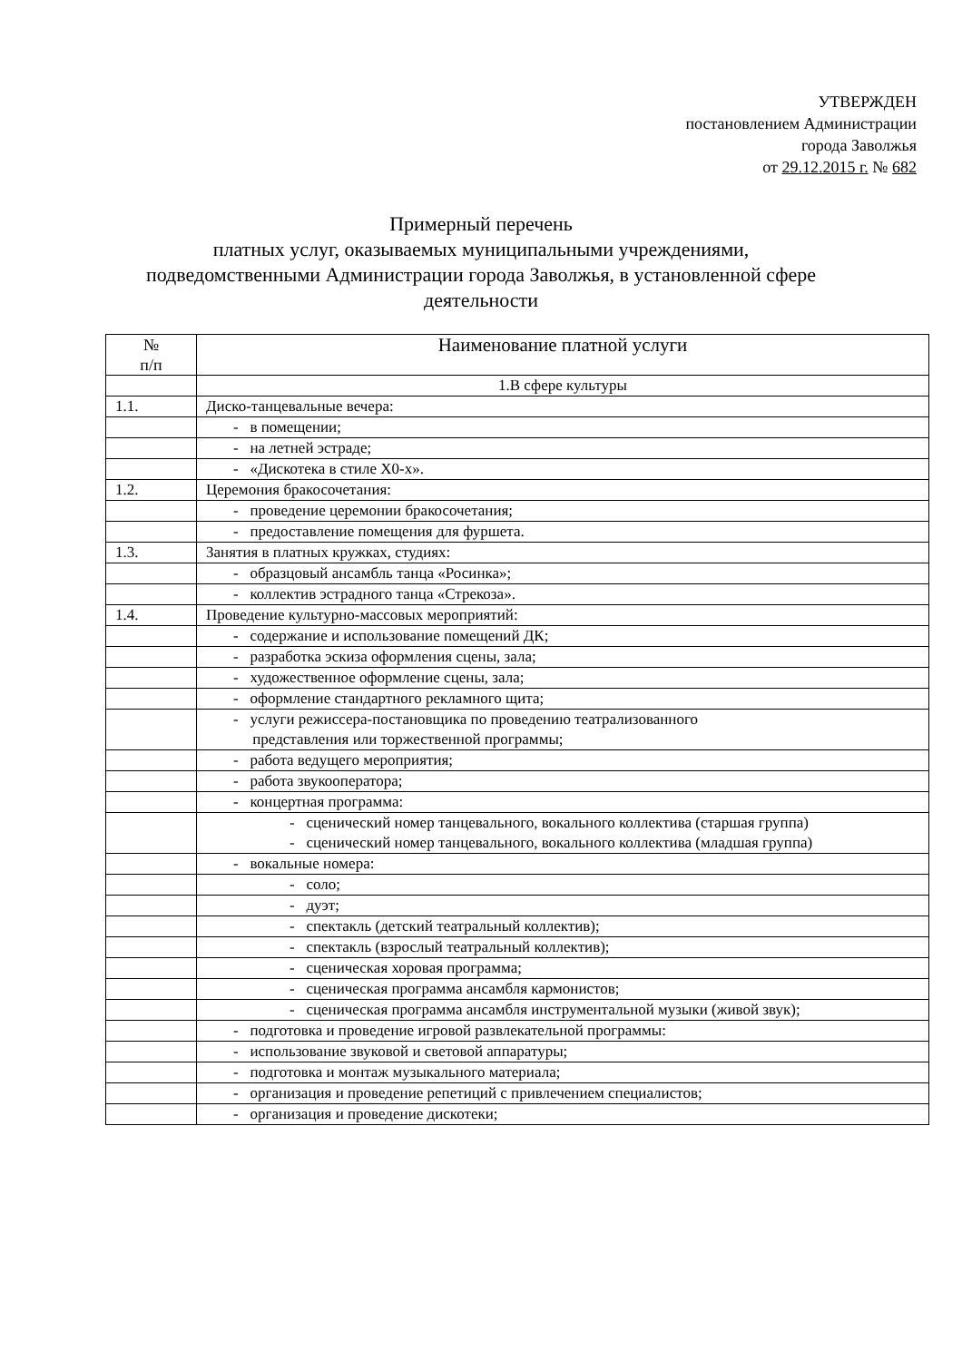УТВЕРЖДЕН
постановлением Администрации
города Заволжья
от 29.12.2015 г. № 682
Примерный перечень
платных услуг, оказываемых муниципальными учреждениями,
подведомственными Администрации города Заволжья, в установленной сфере
деятельности
| № п/п | Наименование платной услуги |
| --- | --- |
| | 1.В сфере культуры |
| 1.1. | Диско-танцевальные вечера: |
| | - в помещении; |
| | - на летней эстраде; |
| | - «Дискотека в стиле Х0-х». |
| 1.2. | Церемония бракосочетания: |
| | - проведение церемонии бракосочетания; |
| | - предоставление помещения для фуршета. |
| 1.3. | Занятия в платных кружках, студиях: |
| | - образцовый ансамбль танца «Росинка»; |
| | - коллектив эстрадного танца «Стрекоза». |
| 1.4. | Проведение культурно-массовых мероприятий: |
| | - содержание и использование помещений ДК; |
| | - разработка эскиза оформления сцены, зала; |
| | - художественное оформление сцены, зала; |
| | - оформление стандартного рекламного щита; |
| | - услуги режиссера-постановщика по проведению театрализованного представления или торжественной программы; |
| | - работа ведущего мероприятия; |
| | - работа звукооператора; |
| | - концертная программа: |
| | - сценический номер танцевального, вокального коллектива (старшая группа) - сценический номер танцевального, вокального коллектива (младшая группа) |
| | - вокальные номера: |
| | - соло; |
| | - дуэт; |
| | - спектакль (детский театральный коллектив); |
| | - спектакль (взрослый театральный коллектив); |
| | - сценическая хоровая программа; |
| | - сценическая программа ансамбля кармонистов; |
| | - сценическая программа ансамбля инструментальной музыки (живой звук); |
| | - подготовка и проведение игровой развлекательной программы: |
| | - использование звуковой и световой аппаратуры; |
| | - подготовка и монтаж музыкального материала; |
| | - организация и проведение репетиций с привлечением специалистов; |
| | - организация и проведение дискотеки; |